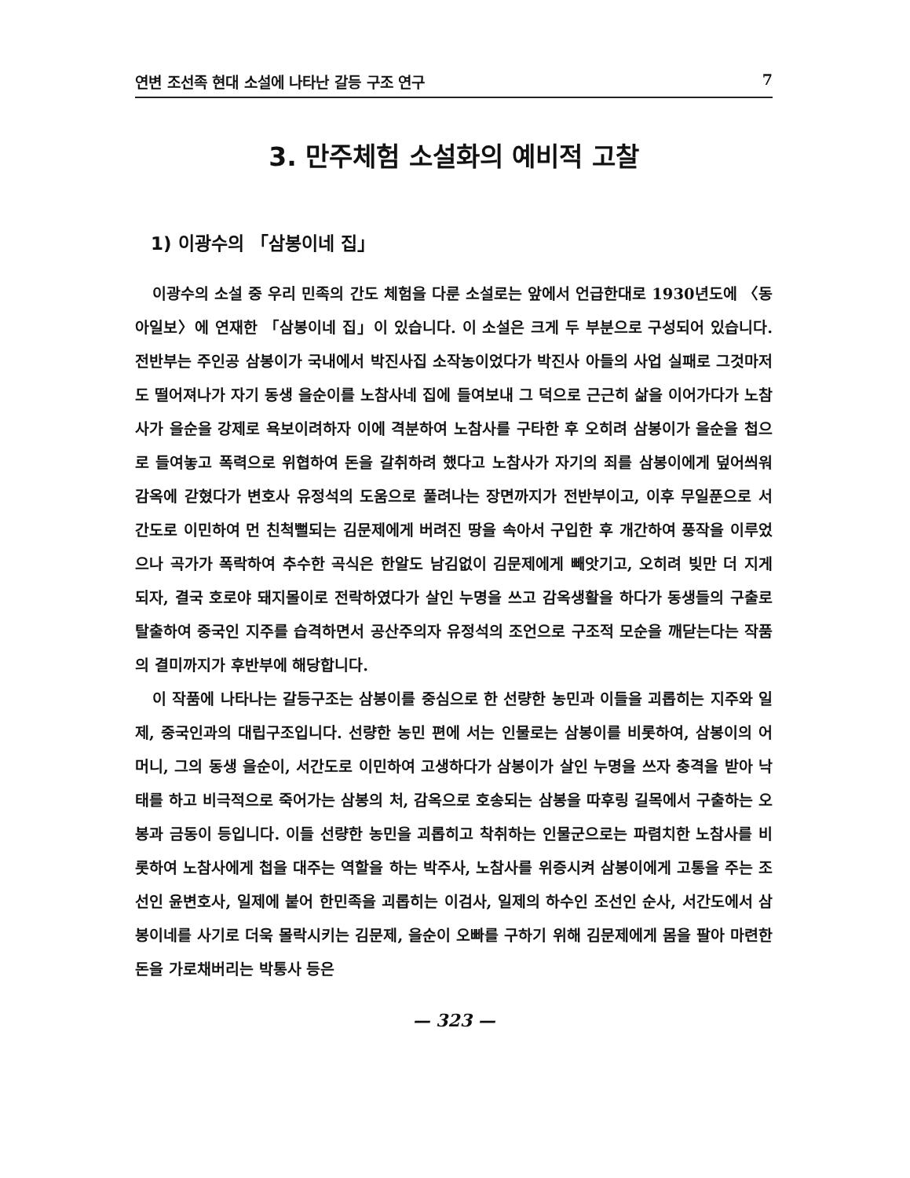연변 조선족 현대 소설에 나타난 갈등 구조 연구 7
3. 만주체험 소설화의 예비적 고찰
1) 이광수의 「삼봉이네 집」
이광수의 소설 중 우리 민족의 간도 체험을 다룬 소설로는 앞에서 언급한대로 1930년도에 〈동아일보〉에 연재한 「삼봉이네 집」이 있습니다. 이 소설은 크게 두 부분으로 구성되어 있습니다. 전반부는 주인공 삼봉이가 국내에서 박진사집 소작농이었다가 박진사 아들의 사업 실패로 그것마저도 떨어져나가 자기 동생 을순이를 노참사네 집에 들여보내 그 덕으로 근근히 삶을 이어가다가 노참사가 을순을 강제로 욕보이려하자 이에 격분하여 노참사를 구타한 후 오히려 삼봉이가 을순을 첩으로 들여놓고 폭력으로 위협하여 돈을 갈취하려 했다고 노참사가 자기의 죄를 삼봉이에게 덮어씌워 감옥에 갇혔다가 변호사 유정석의 도움으로 풀려나는 장면까지가 전반부이고, 이후 무일푼으로 서간도로 이민하여 먼 친척뻘되는 김문제에게 버려진 땅을 속아서 구입한 후 개간하여 풍작을 이루었으나 곡가가 폭락하여 추수한 곡식은 한알도 남김없이 김문제에게 빼앗기고, 오히려 빚만 더 지게 되자, 결국 호로야 돼지몰이로 전락하였다가 살인 누명을 쓰고 감옥생활을 하다가 동생들의 구출로 탈출하여 중국인 지주를 습격하면서 공산주의자 유정석의 조언으로 구조적 모순을 깨닫는다는 작품의 결미까지가 후반부에 해당합니다.
이 작품에 나타나는 갈등구조는 삼봉이를 중심으로 한 선량한 농민과 이들을 괴롭히는 지주와 일제, 중국인과의 대립구조입니다. 선량한 농민 편에 서는 인물로는 삼봉이를 비롯하여, 삼봉이의 어머니, 그의 동생 을순이, 서간도로 이민하여 고생하다가 삼봉이가 살인 누명을 쓰자 충격을 받아 낙태를 하고 비극적으로 죽어가는 삼봉의 처, 감옥으로 호송되는 삼봉을 따후링 길목에서 구출하는 오봉과 금동이 등입니다. 이들 선량한 농민을 괴롭히고 착취하는 인물군으로는 파렴치한 노참사를 비롯하여 노참사에게 첩을 대주는 역할을 하는 박주사, 노참사를 위증시켜 삼봉이에게 고통을 주는 조선인 윤변호사, 일제에 붙어 한민족을 괴롭히는 이검사, 일제의 하수인 조선인 순사, 서간도에서 삼봉이네를 사기로 더욱 몰락시키는 김문제, 을순이 오빠를 구하기 위해 김문제에게 몸을 팔아 마련한 돈을 가로채버리는 박통사 등은
— 323 —